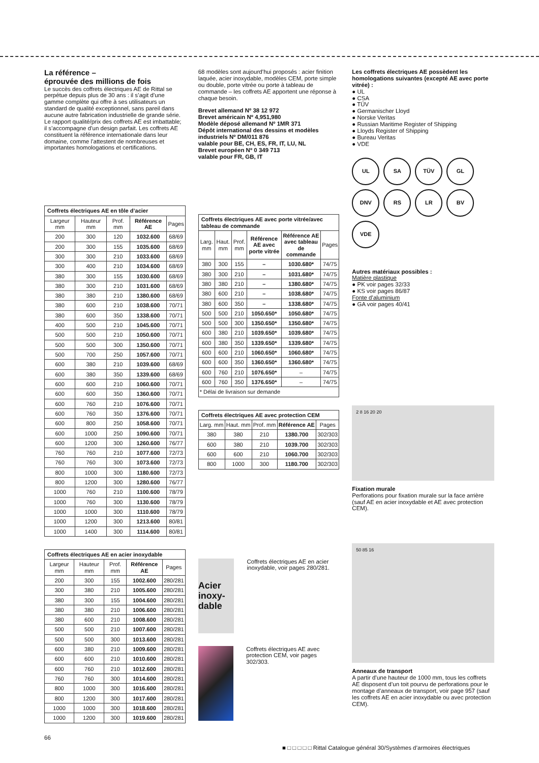La référence –
éprouvée des millions de fois
Le succès des coffrets électriques AE de Rittal se perpétue depuis plus de 30 ans : il s’agit d’une gamme complète qui offre à ses utilisateurs un standard de qualité exceptionnel, sans pareil dans aucune autre fabrication industrielle de grande série. Le rapport qualité/prix des coffrets AE est imbattable; il s’accompagne d’un design parfait. Les coffrets AE constituent la référence internationale dans leur domaine, comme l’attestent de nombreuses et importantes homologations et certifications.
| Coffrets électriques AE en tôle d’acier | | | | |
| --- | --- | --- | --- | --- |
| Largeur mm | Hauteur mm | Prof. mm | Référence AE | Pages |
| 200 | 300 | 120 | 1032.600 | 68/69 |
| 200 | 300 | 155 | 1035.600 | 68/69 |
| 300 | 300 | 210 | 1033.600 | 68/69 |
| 300 | 400 | 210 | 1034.600 | 68/69 |
| 380 | 300 | 155 | 1030.600 | 68/69 |
| 380 | 300 | 210 | 1031.600 | 68/69 |
| 380 | 380 | 210 | 1380.600 | 68/69 |
| 380 | 600 | 210 | 1038.600 | 70/71 |
| 380 | 600 | 350 | 1338.600 | 70/71 |
| 400 | 500 | 210 | 1045.600 | 70/71 |
| 500 | 500 | 210 | 1050.600 | 70/71 |
| 500 | 500 | 300 | 1350.600 | 70/71 |
| 500 | 700 | 250 | 1057.600 | 70/71 |
| 600 | 380 | 210 | 1039.600 | 68/69 |
| 600 | 380 | 350 | 1339.600 | 68/69 |
| 600 | 600 | 210 | 1060.600 | 70/71 |
| 600 | 600 | 350 | 1360.600 | 70/71 |
| 600 | 760 | 210 | 1076.600 | 70/71 |
| 600 | 760 | 350 | 1376.600 | 70/71 |
| 600 | 800 | 250 | 1058.600 | 70/71 |
| 600 | 1000 | 250 | 1090.600 | 70/71 |
| 600 | 1200 | 300 | 1260.600 | 76/77 |
| 760 | 760 | 210 | 1077.600 | 72/73 |
| 760 | 760 | 300 | 1073.600 | 72/73 |
| 800 | 1000 | 300 | 1180.600 | 72/73 |
| 800 | 1200 | 300 | 1280.600 | 76/77 |
| 1000 | 760 | 210 | 1100.600 | 78/79 |
| 1000 | 760 | 300 | 1130.600 | 78/79 |
| 1000 | 1000 | 300 | 1110.600 | 78/79 |
| 1000 | 1200 | 300 | 1213.600 | 80/81 |
| 1000 | 1400 | 300 | 1114.600 | 80/81 |
| Coffrets électriques AE en acier inoxydable | | | | |
| --- | --- | --- | --- | --- |
| Largeur mm | Hauteur mm | Prof. mm | Référence AE | Pages |
| 200 | 300 | 155 | 1002.600 | 280/281 |
| 300 | 380 | 210 | 1005.600 | 280/281 |
| 380 | 300 | 155 | 1004.600 | 280/281 |
| 380 | 380 | 210 | 1006.600 | 280/281 |
| 380 | 600 | 210 | 1008.600 | 280/281 |
| 500 | 500 | 210 | 1007.600 | 280/281 |
| 500 | 500 | 300 | 1013.600 | 280/281 |
| 600 | 380 | 210 | 1009.600 | 280/281 |
| 600 | 600 | 210 | 1010.600 | 280/281 |
| 600 | 760 | 210 | 1012.600 | 280/281 |
| 760 | 760 | 300 | 1014.600 | 280/281 |
| 800 | 1000 | 300 | 1016.600 | 280/281 |
| 800 | 1200 | 300 | 1017.600 | 280/281 |
| 1000 | 1000 | 300 | 1018.600 | 280/281 |
| 1000 | 1200 | 300 | 1019.600 | 280/281 |
68 modèles sont aujourd’hui proposés : acier finition laquée, acier inoxydable, modèles CEM, porte simple ou double, porte vitrée ou porte à tableau de commande – les coffrets AE apportent une réponse à chaque besoin.
Brevet allemand Nº 38 12 972
Brevet américain Nº 4,951,980
Modèle déposé allemand Nº 1MR 371
Dépôt international des dessins et modèles industriels Nº DM/011 876
valable pour BE, CH, ES, FR, IT, LU, NL
Brevet européen Nº 0 349 713
valable pour FR, GB, IT
| Coffrets électriques AE avec porte vitrée/avec tableau de commande | | | | | |
| --- | --- | --- | --- | --- | --- |
| Larg. mm | Haut. mm | Prof. mm | Référence AE avec porte vitrée | Référence AE avec tableau de commande | Pages |
| 380 | 300 | 155 | – | 1030.680* | 74/75 |
| 380 | 300 | 210 | – | 1031.680* | 74/75 |
| 380 | 380 | 210 | – | 1380.680* | 74/75 |
| 380 | 600 | 210 | – | 1038.680* | 74/75 |
| 380 | 600 | 350 | – | 1338.680* | 74/75 |
| 500 | 500 | 210 | 1050.650* | 1050.680* | 74/75 |
| 500 | 500 | 300 | 1350.650* | 1350.680* | 74/75 |
| 600 | 380 | 210 | 1039.650* | 1039.680* | 74/75 |
| 600 | 380 | 350 | 1339.650* | 1339.680* | 74/75 |
| 600 | 600 | 210 | 1060.650* | 1060.680* | 74/75 |
| 600 | 600 | 350 | 1360.650* | 1360.680* | 74/75 |
| 600 | 760 | 210 | 1076.650* | – | 74/75 |
| 600 | 760 | 350 | 1376.650* | – | 74/75 |
| * Délai de livraison sur demande | | | | | |
| Coffrets électriques AE avec protection CEM | | | | |
| --- | --- | --- | --- | --- |
| Larg. mm | Haut. mm | Prof. mm | Référence AE | Pages |
| 380 | 380 | 210 | 1380.700 | 302/303 |
| 600 | 380 | 210 | 1039.700 | 302/303 |
| 600 | 600 | 210 | 1060.700 | 302/303 |
| 800 | 1000 | 300 | 1180.700 | 302/303 |
Acier inoxy-dable
Coffrets électriques AE en acier inoxydable, voir pages 280/281.
Coffrets électriques AE avec protection CEM, voir pages 302/303.
Les coffrets électriques AE possèdent les homologations suivantes (excepté AE avec porte vitrée) :
● UL
● CSA
● TÜV
● Germanischer Lloyd
● Norske Veritas
● Russian Maritime Register of Shipping
● Lloyds Register of Shipping
● Bureau Veritas
● VDE
UL
SA
TÜV
GL
DNV
RS
LR
BV
VDE
Autres matériaux possibles :
Matière plastique
● PK voir pages 32/33
● KS voir pages 86/87
Fonte d’aluminium
● GA voir pages 40/41
2 8 16 20 20
Fixation murale
Perforations pour fixation murale sur la face arrière (sauf AE en acier inoxydable et AE avec protection CEM).
50 85 16
Anneaux de transport
A partir d’une hauteur de 1000 mm, tous les coffrets AE disposent d’un toit pourvu de perforations pour le montage d’anneaux de transport, voir page 957 (sauf les coffrets AE en acier inoxydable ou avec protection CEM).
66
■ □ □ □ □ □ Rittal Catalogue général 30/Systèmes d’armoires électriques